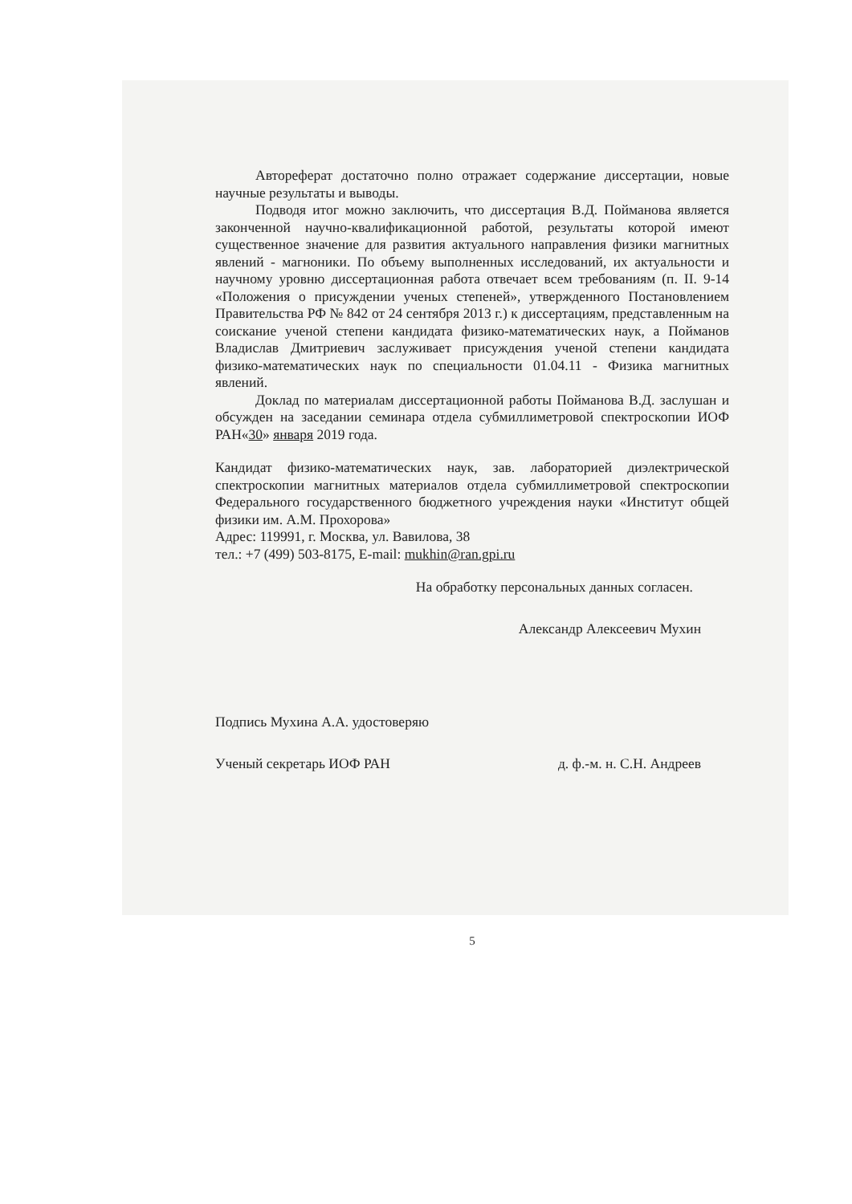Автореферат достаточно полно отражает содержание диссертации, новые научные результаты и выводы.
Подводя итог можно заключить, что диссертация В.Д. Пойманова является законченной научно-квалификационной работой, результаты которой имеют существенное значение для развития актуального направления физики магнитных явлений - магноники. По объему выполненных исследований, их актуальности и научному уровню диссертационная работа отвечает всем требованиям (п. II. 9-14 «Положения о присуждении ученых степеней», утвержденного Постановлением Правительства РФ № 842 от 24 сентября 2013 г.) к диссертациям, представленным на соискание ученой степени кандидата физико-математических наук, а Пойманов Владислав Дмитриевич заслуживает присуждения ученой степени кандидата физико-математических наук по специальности 01.04.11 - Физика магнитных явлений.
Доклад по материалам диссертационной работы Пойманова В.Д. заслушан и обсужден на заседании семинара отдела субмиллиметровой спектроскопии ИОФ РАН«30» января 2019 года.
Кандидат физико-математических наук, зав. лабораторией диэлектрической спектроскопии магнитных материалов отдела субмиллиметровой спектроскопии Федерального государственного бюджетного учреждения науки «Институт общей физики им. А.М. Прохорова»
Адрес: 119991, г. Москва, ул. Вавилова, 38
тел.: +7 (499) 503-8175, E-mail: mukhin@ran.gpi.ru
На обработку персональных данных согласен.
Александр Алексеевич Мухин
Подпись Мухина А.А. удостоверяю
Ученый секретарь ИОФ РАН д. ф.-м. н. С.Н. Андреев
5